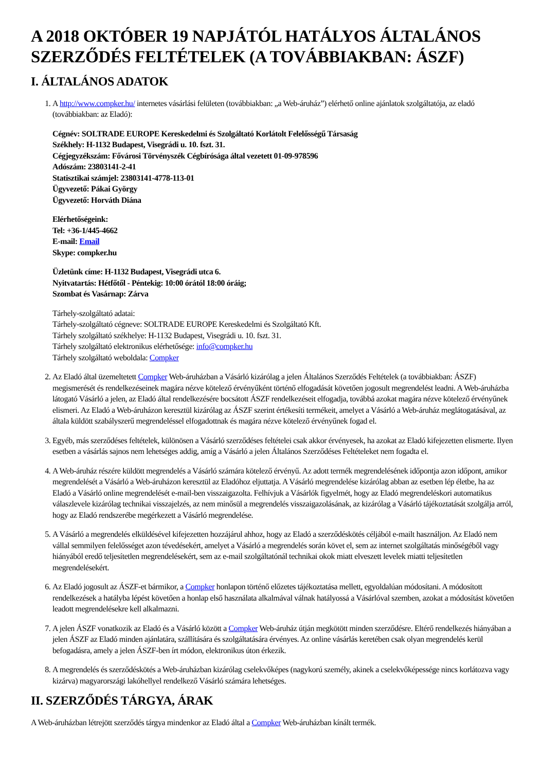A 2018 OKTÓBER 19 NAPJÁTÓL HATÁLYOS ÁLTALÁNOS SZERZŐDÉS FELTÉTELEK (A TOVÁBBIAKBAN: ÁSZF)
I. ÁLTALÁNOS ADATOK
1. A http://www.compker.hu/ internetes vásárlási felületen (továbbiakban: „a Web-áruház”) elérhető online ajánlatok szolgáltatója, az eladó (továbbiakban: az Eladó):
Cégnév: SOLTRADE EUROPE Kereskedelmi és Szolgáltató Korlátolt Felelősségű Társaság
Székhely: H-1132 Budapest, Visegrádi u. 10. fszt. 31.
Cégjegyzékszám: Fővárosi Törvényszék Cégbírósága által vezetett 01-09-978596
Adószám: 23803141-2-41
Statisztikai számjel: 23803141-4778-113-01
Ügyvezető: Pákai György
Ügyvezető: Horváth Diána
Elérhetőségeink:
Tel: +36-1/445-4662
E-mail: Email
Skype: compker.hu
Üzletünk címe: H-1132 Budapest, Visegrádi utca 6.
Nyitvatartás: Hétfőtől - Péntekig: 10:00 órától 18:00 óráig;
Szombat és Vasárnap: Zárva
Tárhely-szolgáltató adatai:
Tárhely-szolgáltató cégneve: SOLTRADE EUROPE Kereskedelmi és Szolgáltató Kft.
Tárhely szolgáltató székhelye: H-1132 Budapest, Visegrádi u. 10. fszt. 31.
Tárhely szolgáltató elektronikus elérhetősége: info@compker.hu
Tárhely szolgáltató weboldala: Compker
2. Az Eladó által üzemeltetett Compker Web-áruházban a Vásárló kizárólag a jelen Általános Szerződés Feltételek (a továbbiakban: ÁSZF) megismerését és rendelkezéseinek magára nézve kötelező érvényűként történő elfogadását követően jogosult megrendelést leadni. A Web-áruházba látogató Vásárló a jelen, az Eladó által rendelkezésére bocsátott ÁSZF rendelkezéseit elfogadja, továbbá azokat magára nézve kötelező érvényűnek elismeri. Az Eladó a Web-áruházon keresztül kizárólag az ÁSZF szerint értékesíti termékeit, amelyet a Vásárló a Web-áruház meglátogatásával, az általa küldött szabályszerű megrendeléssel elfogadottnak és magára nézve kötelező érvényűnek fogad el.
3. Egyéb, más szerződéses feltételek, különösen a Vásárló szerződéses feltételei csak akkor érvényesek, ha azokat az Eladó kifejezetten elismerte. Ilyen esetben a vásárlás sajnos nem lehetséges addig, amíg a Vásárló a jelen Általános Szerződéses Feltételeket nem fogadta el.
4. A Web-áruház részére küldött megrendelés a Vásárló számára kötelező érvényű. Az adott termék megrendelésének időpontja azon időpont, amikor megrendelését a Vásárló a Web-áruházon keresztül az Eladóhoz eljuttatja. A Vásárló megrendelése kizárólag abban az esetben lép életbe, ha az Eladó a Vásárló online megrendelését e-mail-ben visszaigazolta. Felhívjuk a Vásárlók figyelmét, hogy az Eladó megrendeléskori automatikus válaszlevele kizárólag technikai visszajelzés, az nem minősül a megrendelés visszaigazolásának, az kizárólag a Vásárló tájékoztatását szolgálja arról, hogy az Eladó rendszerébe megérkezett a Vásárló megrendelése.
5. A Vásárló a megrendelés elküldésével kifejezetten hozzájárul ahhoz, hogy az Eladó a szerződéskötés céljából e-mailt használjon. Az Eladó nem vállal semmilyen felelősséget azon tévedésekért, amelyet a Vásárló a megrendelés során követ el, sem az internet szolgáltatás minőségéből vagy hiányából eredő teljesítetlen megrendelésekért, sem az e-mail szolgáltatónál technikai okok miatt elveszett levelek miatti teljesítetlen megrendelésekért.
6. Az Eladó jogosult az ÁSZF-et bármikor, a Compker honlapon történő előzetes tájékoztatása mellett, egyoldalúan módosítani. A módosított rendelkezések a hatályba lépést követően a honlap első használata alkalmával válnak hatályossá a Vásárlóval szemben, azokat a módosítást követően leadott megrendelésekre kell alkalmazni.
7. A jelen ÁSZF vonatkozik az Eladó és a Vásárló között a Compker Web-áruház útján megkötött minden szerződésre. Eltérő rendelkezés hiányában a jelen ÁSZF az Eladó minden ajánlatára, szállítására és szolgáltatására érvényes. Az online vásárlás keretében csak olyan megrendelés kerül befogadásra, amely a jelen ÁSZF-ben írt módon, elektronikus úton érkezik.
8. A megrendelés és szerződéskötés a Web-áruházban kizárólag cselekvőképes (nagykorú személy, akinek a cselekvőképessége nincs korlátozva vagy kizárva) magyarországi lakóhellyel rendelkező Vásárló számára lehetséges.
II. SZERZŐDÉS TÁRGYA, ÁRAK
A Web-áruházban létrejött szerződés tárgya mindenkor az Eladó által a Compker Web-áruházban kínált termék.